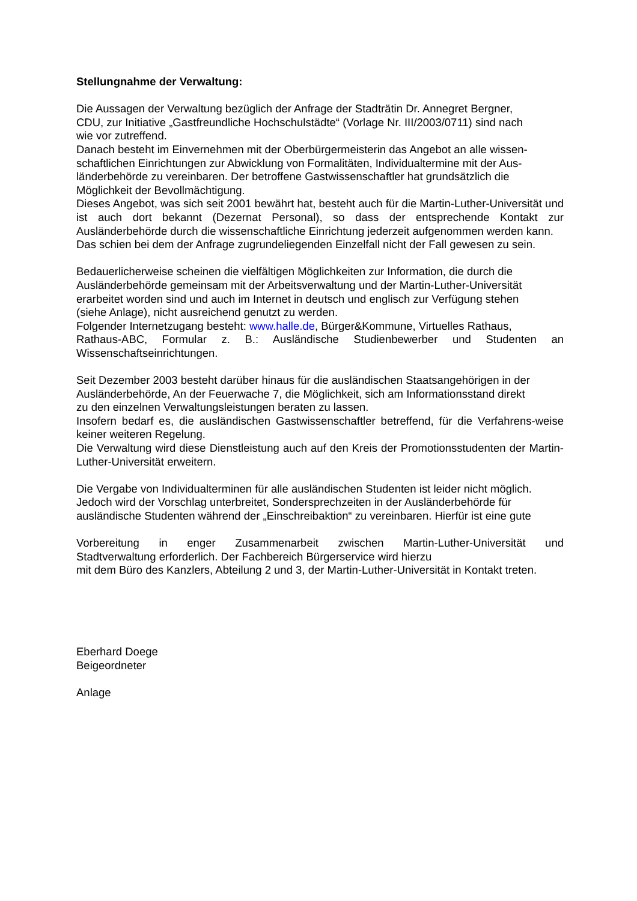Stellungnahme der Verwaltung:
Die Aussagen der Verwaltung bezüglich der Anfrage der Stadträtin Dr. Annegret Bergner,
CDU, zur Initiative „Gastfreundliche Hochschulstädte“ (Vorlage Nr. III/2003/0711) sind nach
wie vor zutreffend.
Danach besteht im Einvernehmen mit der Oberbürgermeisterin das Angebot an alle wissen-
schaftlichen Einrichtungen zur Abwicklung von Formalitäten, Individualtermine mit der Aus-
länderbehörde zu vereinbaren. Der betroffene Gastwissenschaftler hat grundsätzlich die
Möglichkeit der Bevollmächtigung.
Dieses Angebot, was sich seit 2001 bewährt hat, besteht auch für die Martin-Luther-Universität und ist auch dort bekannt (Dezernat Personal), so dass der entsprechende Kontakt zur Ausländerbehörde durch die wissenschaftliche Einrichtung jederzeit aufgenommen werden kann.
Das schien bei dem der Anfrage zugrundeliegenden Einzelfall nicht der Fall gewesen zu sein.
Bedauerlicherweise scheinen die vielfältigen Möglichkeiten zur Information, die durch die
Ausländerbehörde gemeinsam mit der Arbeitsverwaltung und der Martin-Luther-Universität
erarbeitet worden sind und auch im Internet in deutsch und englisch zur Verfügung stehen
(siehe Anlage), nicht ausreichend genutzt zu werden.
Folgender Internetzugang besteht: www.halle.de, Bürger&Kommune, Virtuelles Rathaus,
Rathaus-ABC, Formular z. B.: Ausländische Studienbewerber und Studenten an Wissenschaftseinrichtungen.
Seit Dezember 2003 besteht darüber hinaus für die ausländischen Staatsangehörigen in der
Ausländerbehörde, An der Feuerwache 7, die Möglichkeit, sich am Informationsstand direkt
zu den einzelnen Verwaltungsleistungen beraten zu lassen.
Insofern bedarf es, die ausländischen Gastwissenschaftler betreffend, für die Verfahrens-weise keiner weiteren Regelung.
Die Verwaltung wird diese Dienstleistung auch auf den Kreis der Promotionsstudenten der Martin-Luther-Universität erweitern.
Die Vergabe von Individualterminen für alle ausländischen Studenten ist leider nicht möglich.
Jedoch wird der Vorschlag unterbreitet, Sondersprechzeiten in der Ausländerbehörde für
ausländische Studenten während der „Einschreibaktion“ zu vereinbaren. Hierfür ist eine gute
Vorbereitung in enger Zusammenarbeit zwischen Martin-Luther-Universität und
Stadtverwaltung erforderlich. Der Fachbereich Bürgerservice wird hierzu
mit dem Büro des Kanzlers, Abteilung 2 und 3, der Martin-Luther-Universität in Kontakt treten.
Eberhard Doege
Beigeordneter
Anlage